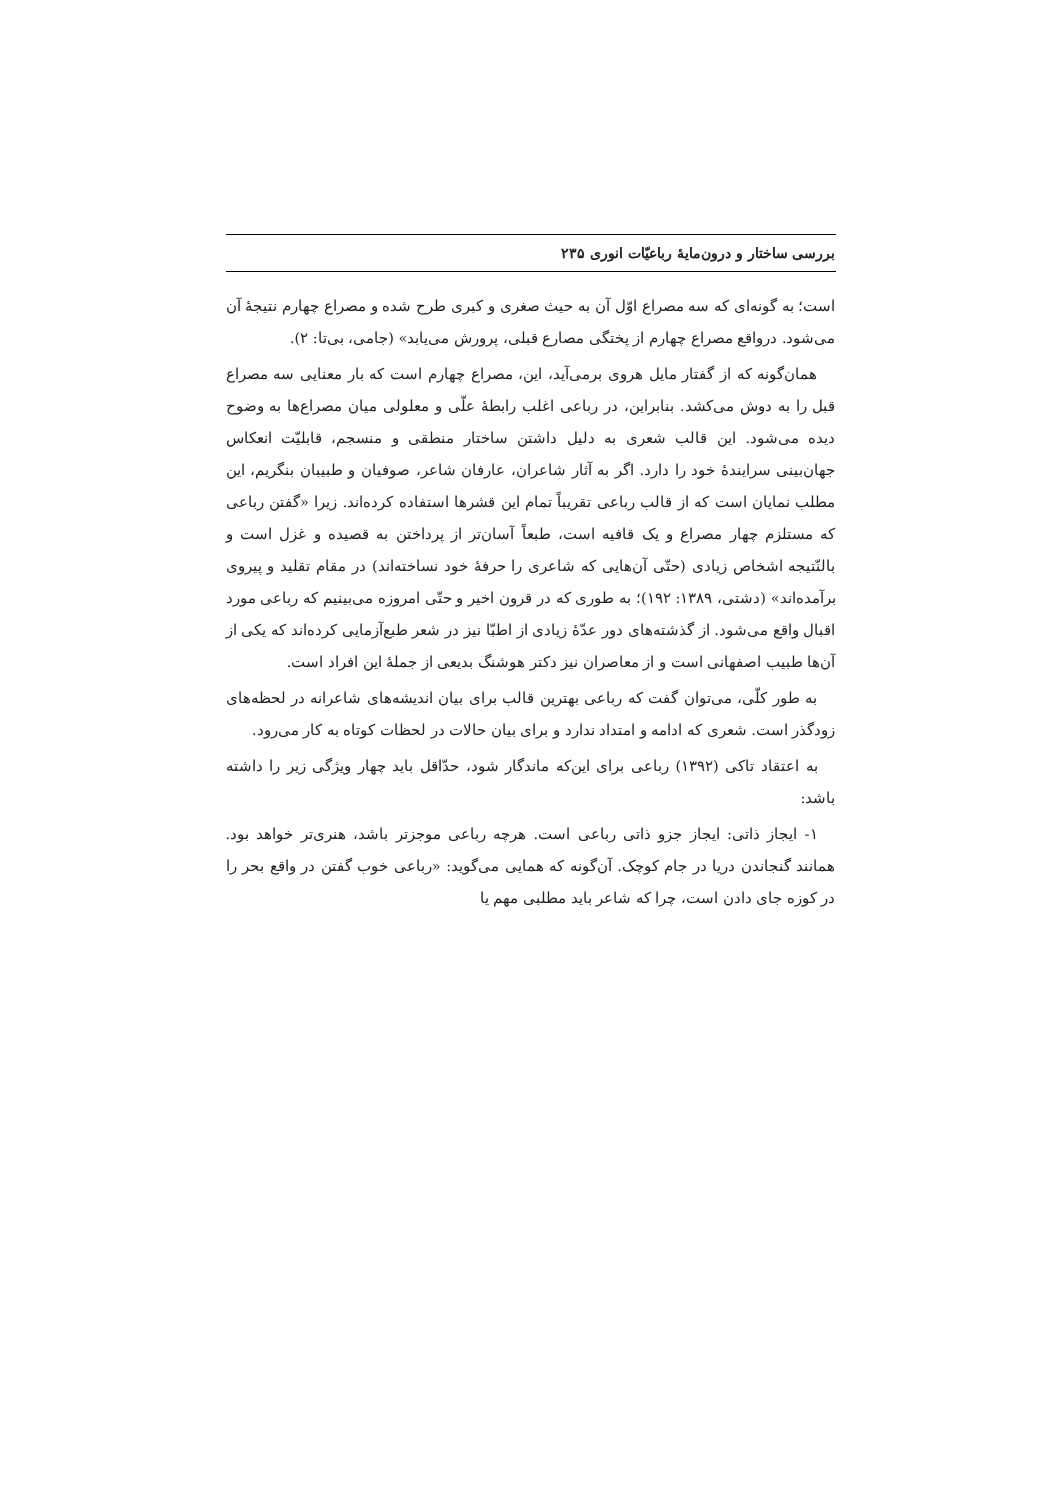بررسی ساختار و درون‌مایهٔ رباعیّات انوری ۲۳۵
است؛ به گونه‌ای که سه مصراع اوّل آن به حیث صغری و کبری طرح شده و مصراع چهارم نتیجهٔ آن می‌شود. درواقع مصراع چهارم از پختگی مصارع قبلی، پرورش می‌یابد» (جامی، بی‌تا: ۲).
همان‌گونه که از گفتار مایل هروی برمی‌آید، این، مصراع چهارم است که بار معنایی سه مصراع قبل را به دوش می‌کشد. بنابراین، در رباعی اغلب رابطهٔ علّی و معلولی میان مصراع‌ها به وضوح دیده می‌شود. این قالب شعری به دلیل داشتن ساختار منطقی و منسجم، قابلیّت انعکاس جهان‌بینی سرایندهٔ خود را دارد. اگر به آثار شاعران، عارفان شاعر، صوفیان و طبیبان بنگریم، این مطلب نمایان است که از قالب رباعی تقریباً تمام این قشرها استفاده کرده‌اند. زیرا «گفتن رباعی که مستلزم چهار مصراع و یک قافیه است، طبعاً آسان‌تر از پرداختن به قصیده و غزل است و بالنّتیجه اشخاص زیادی (حتّی آن‌هایی که شاعری را حرفهٔ خود نساخته‌اند) در مقام تقلید و پیروی برآمده‌اند» (دشتی، ۱۳۸۹: ۱۹۲)؛ به طوری که در قرون اخیر و حتّی امروزه می‌بینیم که رباعی مورد اقبال واقع می‌شود. از گذشته‌های دور عدّهٔ زیادی از اطبّا نیز در شعر طبع‌آزمایی کرده‌اند که یکی از آن‌ها طبیب اصفهانی است و از معاصران نیز دکتر هوشنگ بدیعی از جملهٔ این افراد است.
به طور کلّی، می‌توان گفت که رباعی بهترین قالب برای بیان اندیشه‌های شاعرانه در لحظه‌های زودگذر است. شعری که ادامه و امتداد ندارد و برای بیان حالات در لحظات کوتاه به کار می‌رود.
به اعتقاد تاکی (۱۳۹۲) رباعی برای این‌که ماندگار شود، حدّاقل باید چهار ویژگی زیر را داشته باشد:
۱- ایجاز ذاتی: ایجاز جزو ذاتی رباعی است. هرچه رباعی موجزتر باشد، هنری‌تر خواهد بود. همانند گنجاندن دریا در جام کوچک. آن‌گونه که همایی می‌گوید: «رباعی خوب گفتن در واقع بحر را در کوزه جای دادن است، چرا که شاعر باید مطلبی مهم یا